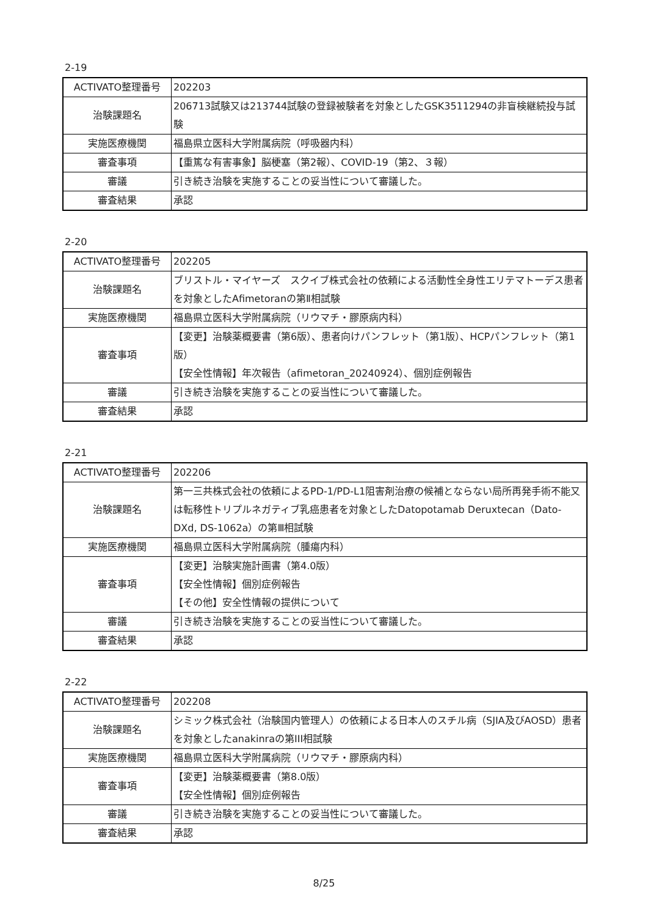2-19
| ACTIVATO整理番号 | 202203 |
| 治験課題名 | 206713試験又は213744試験の登録被験者を対象としたGSK3511294の非盲検継続投与試験 |
| 実施医療機関 | 福島県立医科大学附属病院（呼吸器内科） |
| 審査事項 | 【重篤な有害事象】脳梗塞（第2報）、COVID-19（第2、３報） |
| 審議 | 引き続き治験を実施することの妥当性について審議した。 |
| 審査結果 | 承認 |
2-20
| ACTIVATO整理番号 | 202205 |
| 治験課題名 | ブリストル・マイヤーズ スクイブ株式会社の依頼による活動性全身性エリテマトーデス患者を対象としたAfimetoranの第Ⅱ相試験 |
| 実施医療機関 | 福島県立医科大学附属病院（リウマチ・膠原病内科） |
| 審査事項 | 【変更】治験薬概要書（第6版）、患者向けパンフレット（第1版）、HCPパンフレット（第1版） 【安全性情報】年次報告（afimetoran_20240924）、個別症例報告 |
| 審議 | 引き続き治験を実施することの妥当性について審議した。 |
| 審査結果 | 承認 |
2-21
| ACTIVATO整理番号 | 202206 |
| 治験課題名 | 第一三共株式会社の依頼によるPD-1/PD-L1阻害剤治療の候補とならない局所再発手術不能又は転移性トリプルネガティブ乳癌患者を対象としたDatopotamab Deruxtecan（Dato-DXd, DS-1062a）の第Ⅲ相試験 |
| 実施医療機関 | 福島県立医科大学附属病院（腫瘍内科） |
| 審査事項 | 【変更】治験実施計画書（第4.0版） 【安全性情報】個別症例報告 【その他】安全性情報の提供について |
| 審議 | 引き続き治験を実施することの妥当性について審議した。 |
| 審査結果 | 承認 |
2-22
| ACTIVATO整理番号 | 202208 |
| 治験課題名 | シミック株式会社（治験国内管理人）の依頼による日本人のスチル病（SJIA及びAOSD）患者を対象としたanakinraの第III相試験 |
| 実施医療機関 | 福島県立医科大学附属病院（リウマチ・膠原病内科） |
| 審査事項 | 【変更】治験薬概要書（第8.0版） 【安全性情報】個別症例報告 |
| 審議 | 引き続き治験を実施することの妥当性について審議した。 |
| 審査結果 | 承認 |
8/25